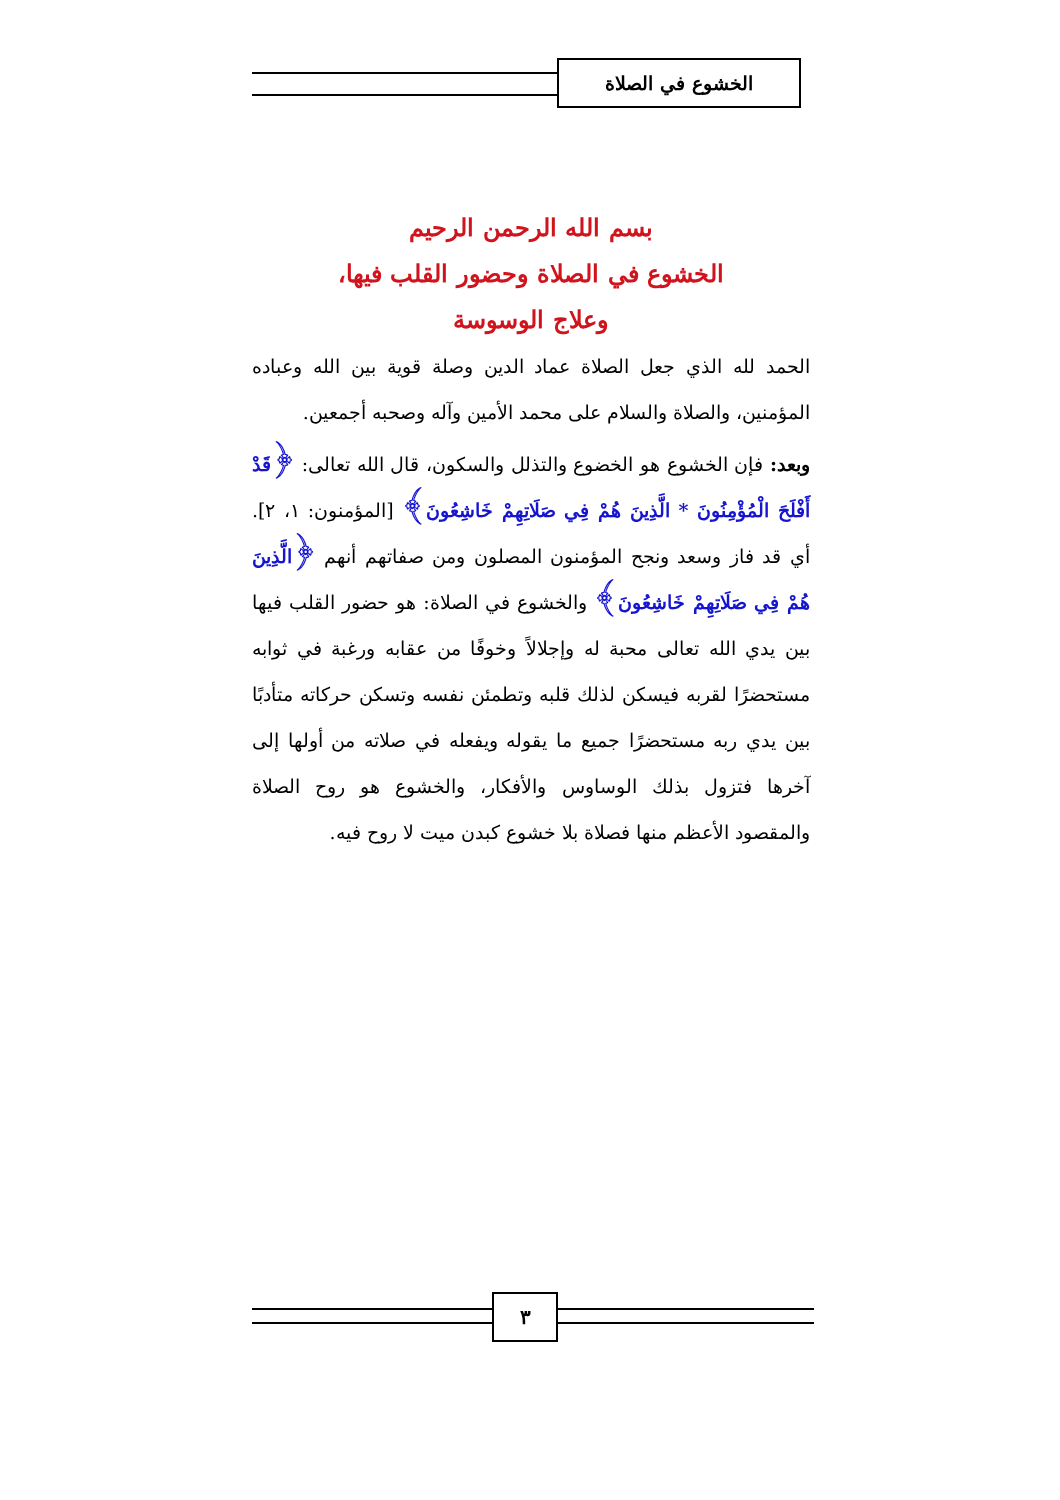الخشوع في الصلاة
بسم الله الرحمن الرحيم
الخشوع في الصلاة وحضور القلب فيها،
وعلاج الوسوسة
الحمد لله الذي جعل الصلاة عماد الدين وصلة قوية بين الله وعباده المؤمنين، والصلاة والسلام على محمد الأمين وآله وصحبه أجمعين.
وبعد: فإن الخشوع هو الخضوع والتذلل والسكون، قال الله تعالى: ﴿قَدْ أَفْلَحَ الْمُؤْمِنُونَ * الَّذِينَ هُمْ فِي صَلَاتِهِمْ خَاشِعُونَ﴾ [المؤمنون: ١، ٢]. أي قد فاز وسعد ونجح المؤمنون المصلون ومن صفاتهم أنهم ﴿الَّذِينَ هُمْ فِي صَلَاتِهِمْ خَاشِعُونَ﴾ والخشوع في الصلاة: هو حضور القلب فيها بين يدي الله تعالى محبة له وإجلالاً وخوفًا من عقابه ورغبة في ثوابه مستحضرًا لقربه فيسكن لذلك قلبه وتطمئن نفسه وتسكن حركاته متأدبًا بين يدي ربه مستحضرًا جميع ما يقوله ويفعله في صلاته من أولها إلى آخرها فتزول بذلك الوساوس والأفكار، والخشوع هو روح الصلاة والمقصود الأعظم منها فصلاة بلا خشوع كبدن ميت لا روح فيه.
٣